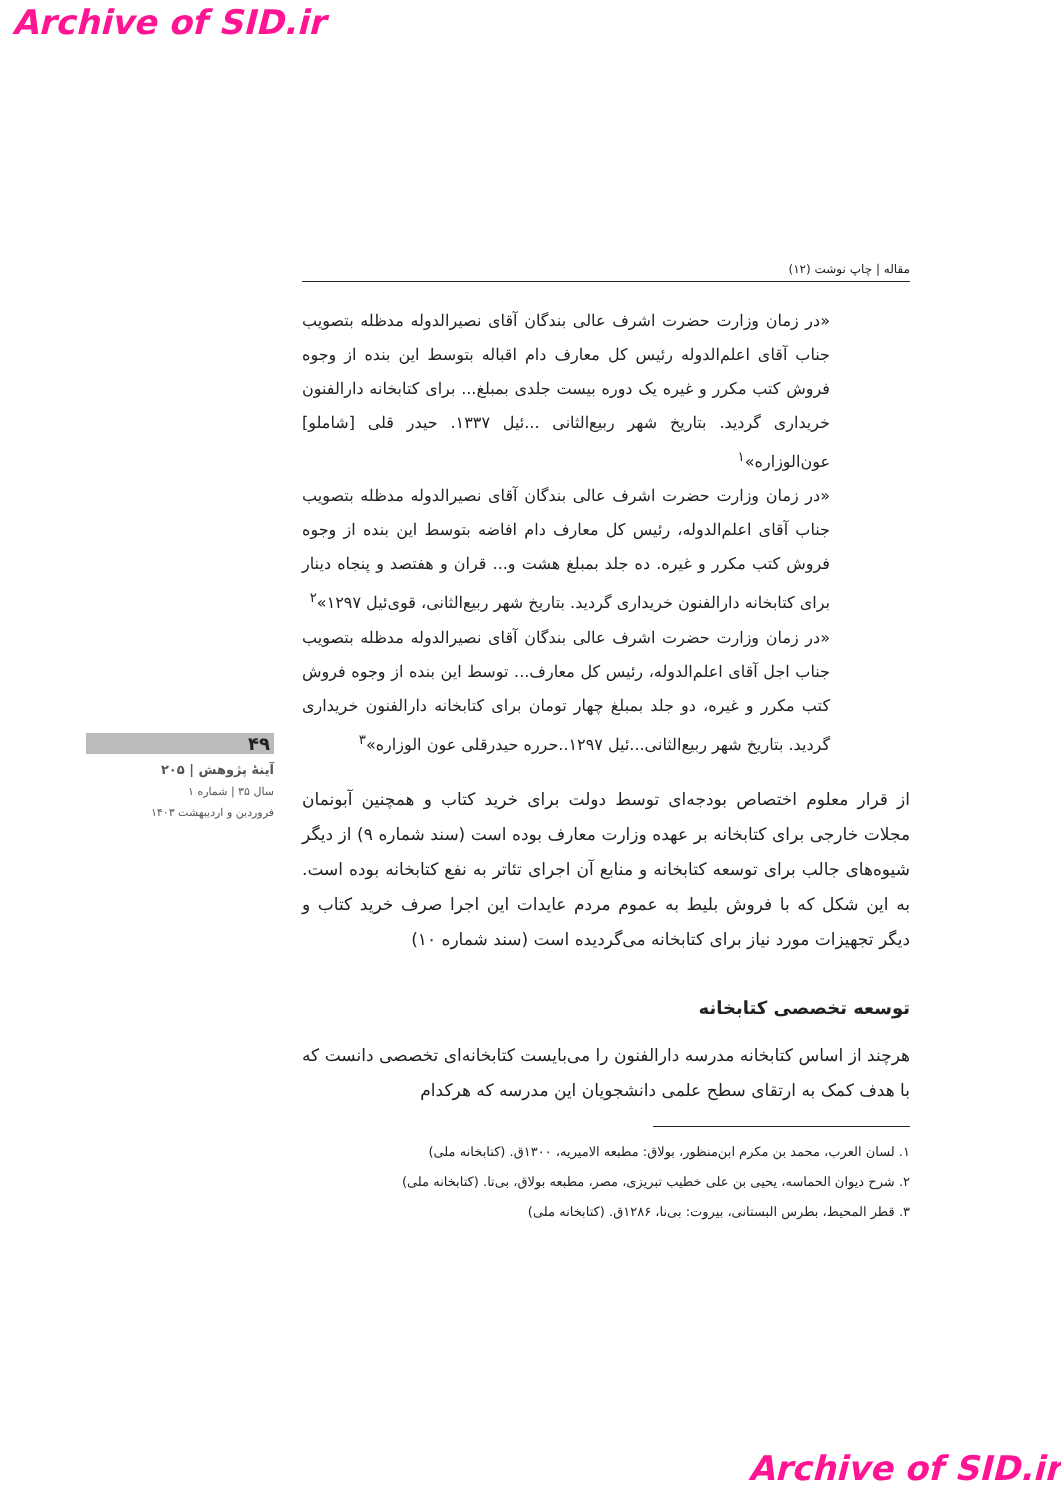Archive of SID.ir
۴۹
آینهٔ پژوهش | ۲۰۵
سال ۳۵ | شماره ۱
فروردین و اردیبهشت ۱۴۰۳
مقاله | چاپ نوشت (۱۲)
«در زمان وزارت حضرت اشرف عالی بندگان آقای نصیرالدوله مدظله بتصویب جناب آقای اعلم‌الدوله رئیس کل معارف دام اقباله بتوسط این بنده از وجوه فروش کتب مکرر و غیره یک دوره بیست جلدی بمبلغ... برای کتابخانه دارالفنون خریداری گردید. بتاریخ شهر ربیع‌الثانی ...ئیل ۱۳۳۷. حیدر قلی [شاملو] عون‌الوزاره»<sup>۱</sup>
«در زمان وزارت حضرت اشرف عالی بندگان آقای نصیرالدوله مدظله بتصویب جناب آقای اعلم‌الدوله، رئیس کل معارف دام افاضه بتوسط این بنده از وجوه فروش کتب مکرر و غیره. ده جلد بمبلغ هشت و... قران و هفتصد و پنجاه دینار برای کتابخانه دارالفنون خریداری گردید. بتاریخ شهر ربیع‌الثانی، قوی‌ئیل ۱۲۹۷»<sup>۲</sup>
«در زمان وزارت حضرت اشرف عالی بندگان آقای نصیرالدوله مدظله بتصویب جناب اجل آقای اعلم‌الدوله، رئیس کل معارف... توسط این بنده از وجوه فروش کتب مکرر و غیره، دو جلد بمبلغ چهار تومان برای کتابخانه دارالفنون خریداری گردید. بتاریخ شهر ربیع‌الثانی...ئیل ۱۲۹۷..حرره حیدرقلی عون الوزاره»<sup>۳</sup>
از قرار معلوم اختصاص بودجه‌ای توسط دولت برای خرید کتاب و همچنین آبونمان مجلات خارجی برای کتابخانه بر عهده وزارت معارف بوده است (سند شماره ۹) از دیگر شیوه‌های جالب برای توسعه کتابخانه و منابع آن اجرای تئاتر به نفع کتابخانه بوده است. به این شکل که با فروش بلیط به عموم مردم عایدات این اجرا صرف خرید کتاب و دیگر تجهیزات مورد نیاز برای کتابخانه می‌گردیده است (سند شماره ۱۰)
توسعه تخصصی کتابخانه
هرچند از اساس کتابخانه مدرسه دارالفنون را می‌بایست کتابخانه‌ای تخصصی دانست که با هدف کمک به ارتقای سطح علمی دانشجویان این مدرسه که هرکدام
۱. لسان العرب، محمد بن مکرم ابن‌منظور، بولاق: مطبعه الامیریه، ۱۳۰۰ق. (کتابخانه ملی)
۲. شرح دیوان الحماسه، یحیی بن علی خطیب تبریزی، مصر، مطبعه بولاق، بی‌تا. (کتابخانه ملی)
۳. قطر المحیط، بطرس البستانی، بیروت: بی‌نا، ۱۲۸۶ق. (کتابخانه ملی)
Archive of SID.ir